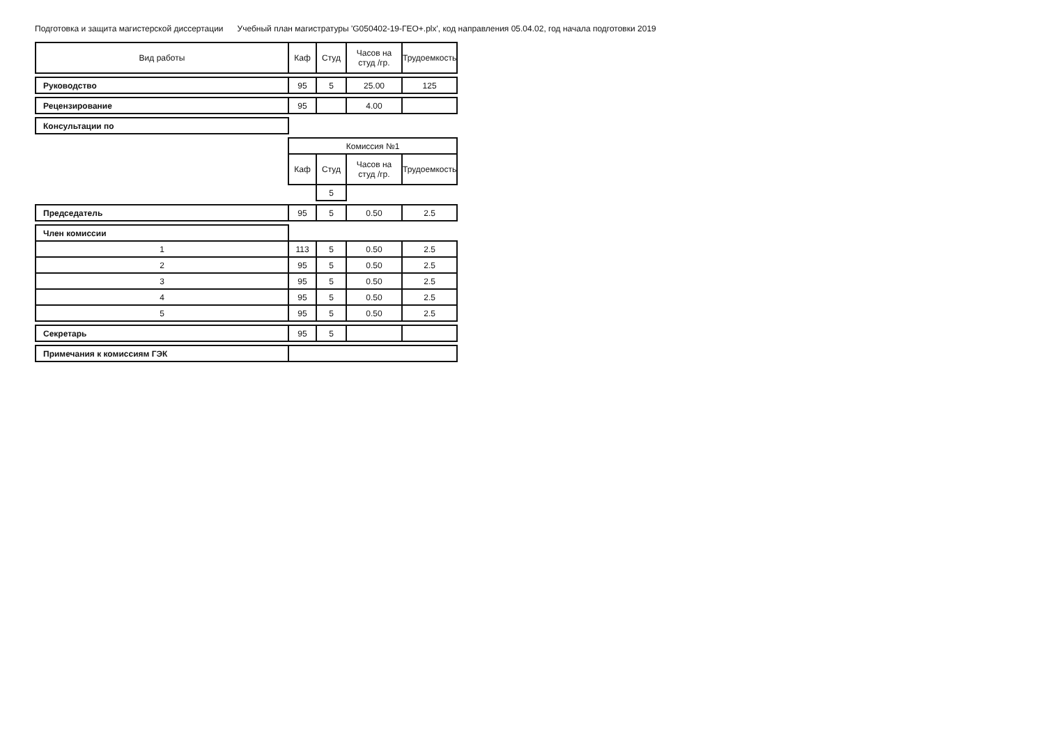Подготовка и защита магистерской диссертации Учебный план магистратуры 'G050402-19-ГЕО+.plx', код направления 05.04.02, год начала подготовки 2019
| Вид работы | Каф | Студ | Часов на студ /гр. | Трудоемкость |
| --- | --- | --- | --- | --- |
| Руководство | 95 | 5 | 25.00 | 125 |
| Рецензирование | 95 | | 4.00 | |
| Консультации по | | | | |
| | Комиссия №1 | | | |
| | Каф | Студ | Часов на студ /гр. | Трудоемкость |
| | | 5 | | |
| Председатель | 95 | 5 | 0.50 | 2.5 |
| Член комиссии | | | | |
| 1 | 113 | 5 | 0.50 | 2.5 |
| 2 | 95 | 5 | 0.50 | 2.5 |
| 3 | 95 | 5 | 0.50 | 2.5 |
| 4 | 95 | 5 | 0.50 | 2.5 |
| 5 | 95 | 5 | 0.50 | 2.5 |
| Секретарь | 95 | 5 | | |
| Примечания к комиссиям ГЭК | | | | |